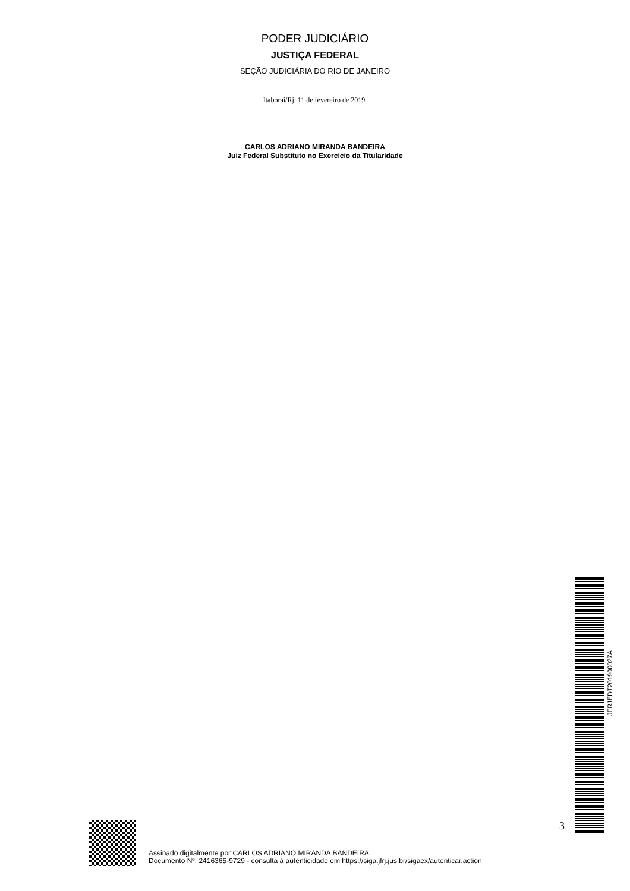PODER JUDICIÁRIO
JUSTIÇA FEDERAL
SEÇÃO JUDICIÁRIA DO RIO DE JANEIRO
Itaboraí/Rj, 11 de fevereiro de 2019.
CARLOS ADRIANO MIRANDA BANDEIRA
Juiz Federal Substituto no Exercício da Titularidade
JFRJEDT201900027A
3
Assinado digitalmente por CARLOS ADRIANO MIRANDA BANDEIRA.
Documento Nº: 2416365-9729 - consulta à autenticidade em https://siga.jfrj.jus.br/sigaex/autenticar.action